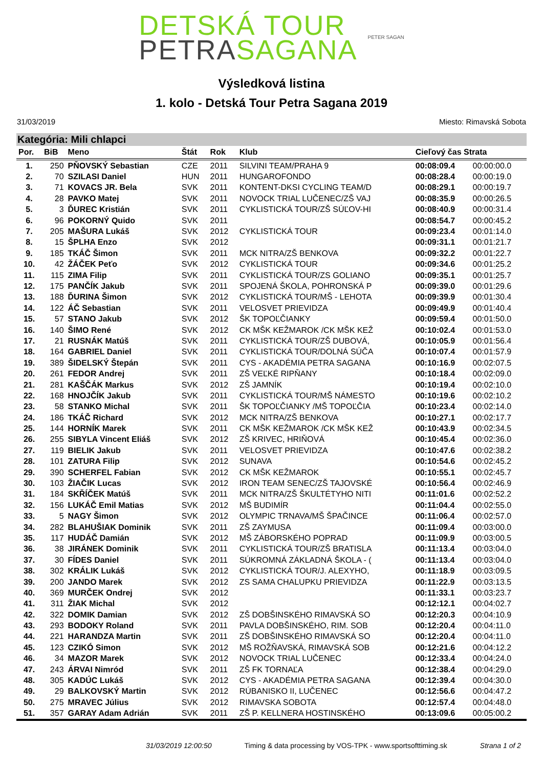DETSKÁ TOUR
PETRASAGANA
PETER SAGAN
Výsledková listina
1. kolo - Detská Tour Petra Sagana 2019
31/03/2019 Miesto: Rimavská Sobota
Kategória: Mili chlapci
| Por. | BiB | Meno | Štát | Rok | Klub | Cieľový čas Strata | |
| --- | --- | --- | --- | --- | --- | --- | --- |
| 1. | 250 | PŇOVSKÝ Sebastian | CZE | 2011 | SILVINI TEAM/PRAHA 9 | 00:08:09.4 | 00:00:00.0 |
| 2. | 70 | SZILASI Daniel | HUN | 2011 | HUNGAROFONDO | 00:08:28.4 | 00:00:19.0 |
| 3. | 71 | KOVACS JR. Bela | SVK | 2011 | KONTENT-DKSI CYCLING TEAM/D | 00:08:29.1 | 00:00:19.7 |
| 4. | 28 | PAVKO Matej | SVK | 2011 | NOVOCK TRIAL LUČENEC/ZŠ VAJ | 00:08:35.9 | 00:00:26.5 |
| 5. | 3 | ĎUREC Kristián | SVK | 2011 | CYKLISTICKÁ TOUR/ZŠ SÚĽOV-HI | 00:08:40.9 | 00:00:31.4 |
| 6. | 96 | POKORNÝ Quido | SVK | 2011 | | 00:08:54.7 | 00:00:45.2 |
| 7. | 205 | MAŠURA Lukáš | SVK | 2012 | CYKLISTICKÁ TOUR | 00:09:23.4 | 00:01:14.0 |
| 8. | 15 | ŠPLHA Enzo | SVK | 2012 | | 00:09:31.1 | 00:01:21.7 |
| 9. | 185 | TKÁČ Šimon | SVK | 2011 | MCK NITRA/ZŠ BENKOVA | 00:09:32.2 | 00:01:22.7 |
| 10. | 42 | ŽÁČEK Peťo | SVK | 2012 | CYKLISTICKÁ TOUR | 00:09:34.6 | 00:01:25.2 |
| 11. | 115 | ZIMA Filip | SVK | 2011 | CYKLISTICKÁ TOUR/ZS GOLIANO | 00:09:35.1 | 00:01:25.7 |
| 12. | 175 | PANČÍK Jakub | SVK | 2011 | SPOJENÁ ŠKOLA, POHRONSKÁ P | 00:09:39.0 | 00:01:29.6 |
| 13. | 188 | ĎURINA Šimon | SVK | 2012 | CYKLISTICKÁ TOUR/MŠ - LEHOTA | 00:09:39.9 | 00:01:30.4 |
| 14. | 122 | ÁČ Sebastian | SVK | 2011 | VELOSVET PRIEVIDZA | 00:09:49.9 | 00:01:40.4 |
| 15. | 57 | STANO Jakub | SVK | 2012 | ŠK TOPOĽČIANKY | 00:09:59.4 | 00:01:50.0 |
| 16. | 140 | ŠIMO René | SVK | 2012 | CK MŠK KEŽMAROK /CK MŠK KEŽ | 00:10:02.4 | 00:01:53.0 |
| 17. | 21 | RUSNÁK Matúš | SVK | 2011 | CYKLISTICKÁ TOUR/ZŠ DUBOVÁ, | 00:10:05.9 | 00:01:56.4 |
| 18. | 164 | GABRIEL Daniel | SVK | 2011 | CYKLISTICKÁ TOUR/DOLNÁ SÚČA | 00:10:07.4 | 00:01:57.9 |
| 19. | 389 | ŠIDELSKÝ Štepán | SVK | 2011 | CYS - AKADÉMIA PETRA SAGANA | 00:10:16.9 | 00:02:07.5 |
| 20. | 261 | FEDOR Andrej | SVK | 2011 | ZŠ VEĽKÉ RIPŇANY | 00:10:18.4 | 00:02:09.0 |
| 21. | 281 | KAŠČÁK Markus | SVK | 2012 | ZŠ JAMNÍK | 00:10:19.4 | 00:02:10.0 |
| 22. | 168 | HNOJČÍK Jakub | SVK | 2011 | CYKLISTICKÁ TOUR/MŠ NÁMESTO | 00:10:19.6 | 00:02:10.2 |
| 23. | 58 | STANKO Michal | SVK | 2011 | ŠK TOPOĽČIANKY /MŠ TOPOĽČIA | 00:10:23.4 | 00:02:14.0 |
| 24. | 186 | TKÁČ Richard | SVK | 2012 | MCK NITRA/ZŠ BENKOVA | 00:10:27.1 | 00:02:17.7 |
| 25. | 144 | HORNÍK Marek | SVK | 2011 | CK MŠK KEŽMAROK /CK MŠK KEŽ | 00:10:43.9 | 00:02:34.5 |
| 26. | 255 | SIBYLA Vincent Eliáš | SVK | 2012 | ZŠ KRIVEC, HRIŇOVÁ | 00:10:45.4 | 00:02:36.0 |
| 27. | 119 | BIELIK Jakub | SVK | 2011 | VELOSVET PRIEVIDZA | 00:10:47.6 | 00:02:38.2 |
| 28. | 101 | ZATURA Filip | SVK | 2012 | SUNAVA | 00:10:54.6 | 00:02:45.2 |
| 29. | 390 | SCHERFEL Fabian | SVK | 2012 | CK MŠK KEŽMAROK | 00:10:55.1 | 00:02:45.7 |
| 30. | 103 | ŽIAČIK Lucas | SVK | 2012 | IRON TEAM SENEC/ZŠ TAJOVSKÉ | 00:10:56.4 | 00:02:46.9 |
| 31. | 184 | SKŘÍČEK Matúš | SVK | 2011 | MCK NITRA/ZŠ ŠKULTÉTYHO NITI | 00:11:01.6 | 00:02:52.2 |
| 32. | 156 | LUKÁČ Emil Matias | SVK | 2012 | MŠ BUDIMÍR | 00:11:04.4 | 00:02:55.0 |
| 33. | 5 | NAGY Šimon | SVK | 2012 | OLYMPIC TRNAVA/MŠ ŠPAČINCE | 00:11:06.4 | 00:02:57.0 |
| 34. | 282 | BLAHUŠIAK Dominik | SVK | 2011 | ZŠ ZAYMUSA | 00:11:09.4 | 00:03:00.0 |
| 35. | 117 | HUDÁČ Damián | SVK | 2012 | MŠ ZÁBORSKÉHO POPRAD | 00:11:09.9 | 00:03:00.5 |
| 36. | 38 | JIRÁNEK Dominik | SVK | 2011 | CYKLISTICKÁ TOUR/ZŠ BRATISLA | 00:11:13.4 | 00:03:04.0 |
| 37. | 30 | FÍDES Daniel | SVK | 2011 | SÚKROMNÁ ZÁKLADNÁ ŠKOLA - ( | 00:11:13.4 | 00:03:04.0 |
| 38. | 302 | KRÁLIK Lukáš | SVK | 2012 | CYKLISTICKÁ TOUR/J. ALEXYHO, | 00:11:18.9 | 00:03:09.5 |
| 39. | 200 | JANDO Marek | SVK | 2012 | ZS SAMA CHALUPKU PRIEVIDZA | 00:11:22.9 | 00:03:13.5 |
| 40. | 369 | MURČEK Ondrej | SVK | 2012 | | 00:11:33.1 | 00:03:23.7 |
| 41. | 311 | ŽIAK Michal | SVK | 2012 | | 00:12:12.1 | 00:04:02.7 |
| 42. | 322 | DOMIK Damian | SVK | 2012 | ZŠ DOBŠINSKÉHO RIMAVSKÁ SO | 00:12:20.3 | 00:04:10.9 |
| 43. | 293 | BODOKY Roland | SVK | 2011 | PAVLA DOBŠINSKÉHO, RIM. SOB | 00:12:20.4 | 00:04:11.0 |
| 44. | 221 | HARANDZA Martin | SVK | 2011 | ZŠ DOBŠINSKÉHO RIMAVSKÁ SO | 00:12:20.4 | 00:04:11.0 |
| 45. | 123 | CZIKÓ Simon | SVK | 2012 | MŠ ROŽŇAVSKÁ, RIMAVSKÁ SOB | 00:12:21.6 | 00:04:12.2 |
| 46. | 34 | MAZOR Marek | SVK | 2012 | NOVOCK TRIAL LUČENEC | 00:12:33.4 | 00:04:24.0 |
| 47. | 243 | ÁRVAI Nimród | SVK | 2011 | ZŠ FK TORNAĽA | 00:12:38.4 | 00:04:29.0 |
| 48. | 305 | KADÚC Lukáš | SVK | 2012 | CYS - AKADÉMIA PETRA SAGANA | 00:12:39.4 | 00:04:30.0 |
| 49. | 29 | BALKOVSKÝ Martin | SVK | 2012 | RÚBANISKO II, LUČENEC | 00:12:56.6 | 00:04:47.2 |
| 50. | 275 | MRAVEC Július | SVK | 2012 | RIMAVSKA SOBOTA | 00:12:57.4 | 00:04:48.0 |
| 51. | 357 | GARAY Adam Adrián | SVK | 2011 | ZŠ P. KELLNERA HOSTINSKÉHO | 00:13:09.6 | 00:05:00.2 |
31/03/2019 12:00:50 Timing & data processing by VOS-TPK - www.sportsofttiming.sk Strana 1 of 2